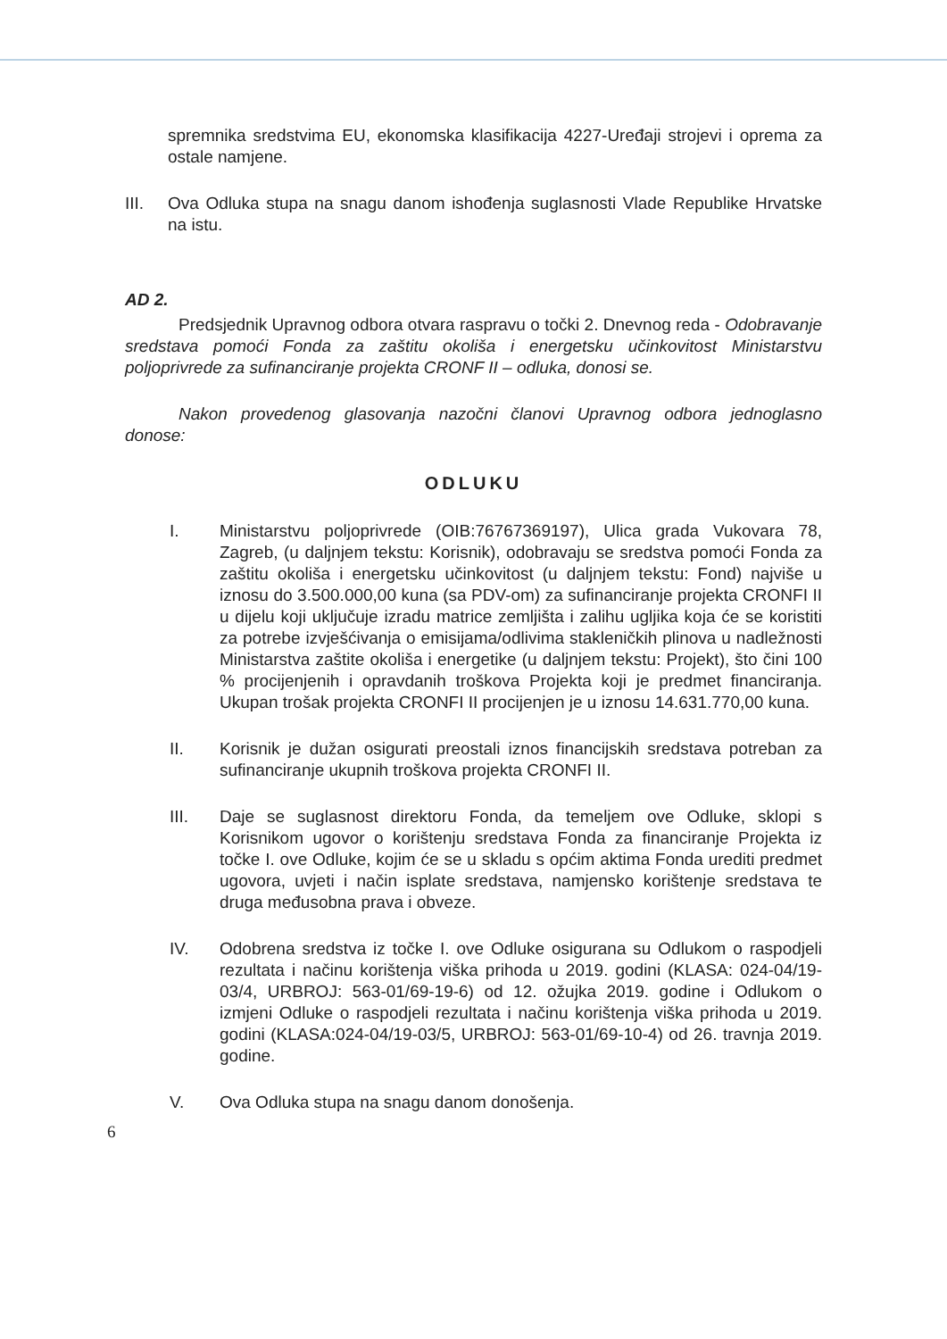spremnika sredstvima EU, ekonomska klasifikacija 4227-Uređaji strojevi i oprema za ostale namjene.
III. Ova Odluka stupa na snagu danom ishođenja suglasnosti Vlade Republike Hrvatske na istu.
AD 2.
Predsjednik Upravnog odbora otvara raspravu o točki 2. Dnevnog reda - Odobravanje sredstava pomoći Fonda za zaštitu okoliša i energetsku učinkovitost Ministarstvu poljoprivrede za sufinanciranje projekta CRONF II – odluka, donosi se.
Nakon provedenog glasovanja nazočni članovi Upravnog odbora jednoglasno donose:
ODLUKU
I. Ministarstvu poljoprivrede (OIB:76767369197), Ulica grada Vukovara 78, Zagreb, (u daljnjem tekstu: Korisnik), odobravaju se sredstva pomoći Fonda za zaštitu okoliša i energetsku učinkovitost (u daljnjem tekstu: Fond) najviše u iznosu do 3.500.000,00 kuna (sa PDV-om) za sufinanciranje projekta CRONFI II u dijelu koji uključuje izradu matrice zemljišta i zalihu ugljika koja će se koristiti za potrebe izvješćivanja o emisijama/odlivima stakleničkih plinova u nadležnosti Ministarstva zaštite okoliša i energetike (u daljnjem tekstu: Projekt), što čini 100 % procijenjenih i opravdanih troškova Projekta koji je predmet financiranja. Ukupan trošak projekta CRONFI II procijenjen je u iznosu 14.631.770,00 kuna.
II. Korisnik je dužan osigurati preostali iznos financijskih sredstava potreban za sufinanciranje ukupnih troškova projekta CRONFI II.
III. Daje se suglasnost direktoru Fonda, da temeljem ove Odluke, sklopi s Korisnikom ugovor o korištenju sredstava Fonda za financiranje Projekta iz točke I. ove Odluke, kojim će se u skladu s općim aktima Fonda urediti predmet ugovora, uvjeti i način isplate sredstava, namjensko korištenje sredstava te druga međusobna prava i obveze.
IV. Odobrena sredstva iz točke I. ove Odluke osigurana su Odlukom o raspodjeli rezultata i načinu korištenja viška prihoda u 2019. godini (KLASA: 024-04/19-03/4, URBROJ: 563-01/69-19-6) od 12. ožujka 2019. godine i Odlukom o izmjeni Odluke o raspodjeli rezultata i načinu korištenja viška prihoda u 2019. godini (KLASA:024-04/19-03/5, URBROJ: 563-01/69-10-4) od 26. travnja 2019. godine.
V. Ova Odluka stupa na snagu danom donošenja.
6